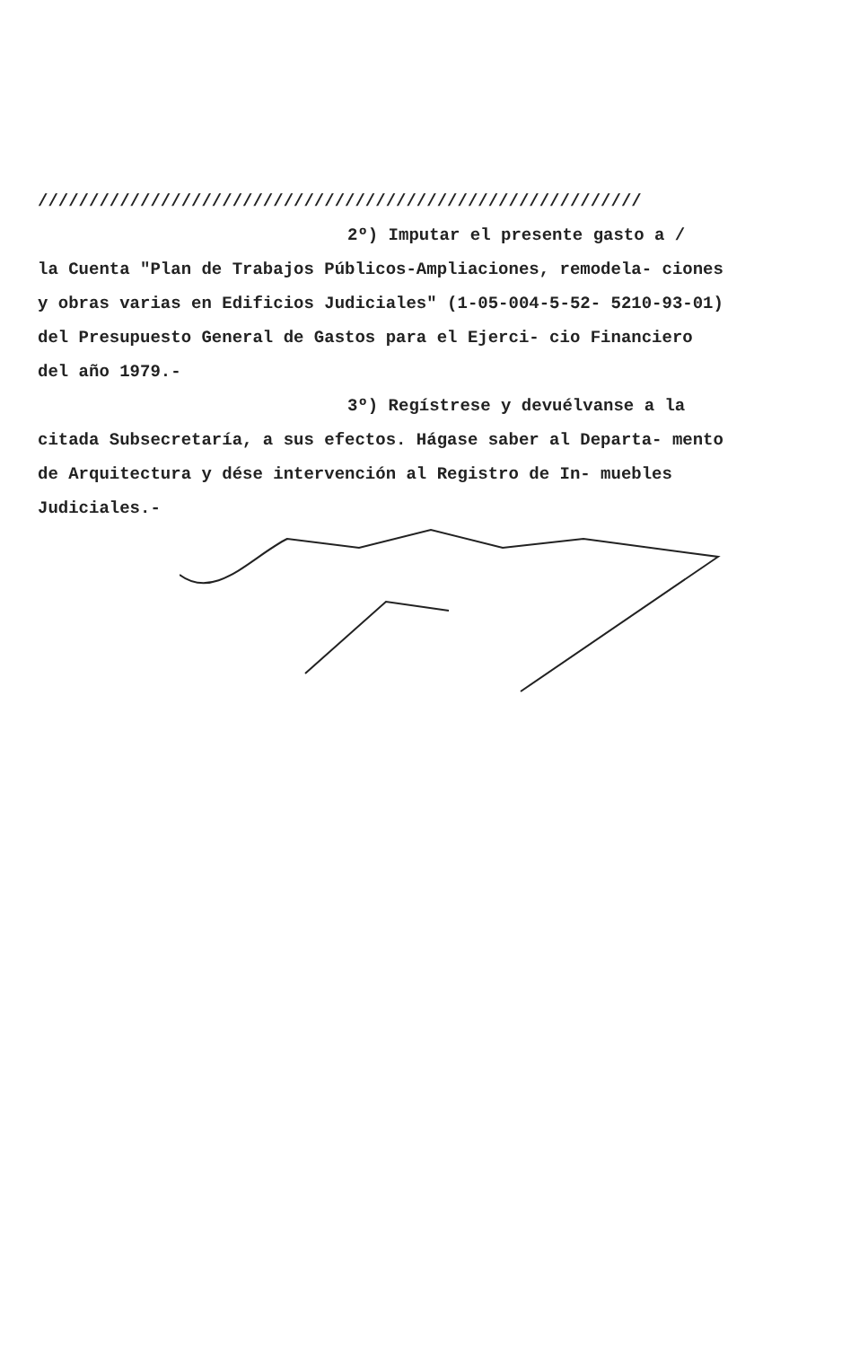///////////////////////////////////////////////////////////
2º) Imputar el presente gasto a /
la Cuenta "Plan de Trabajos Públicos-Ampliaciones, remodela- ciones y obras varias en Edificios Judiciales" (1-05-004-5-52- 5210-93-01) del Presupuesto General de Gastos para el Ejerci- cio Financiero del año 1979.-
3º) Regístrese y devuélvanse a la
citada Subsecretaría, a sus efectos. Hágase saber al Departa- mento de Arquitectura y dése intervención al Registro de In- muebles Judiciales.-